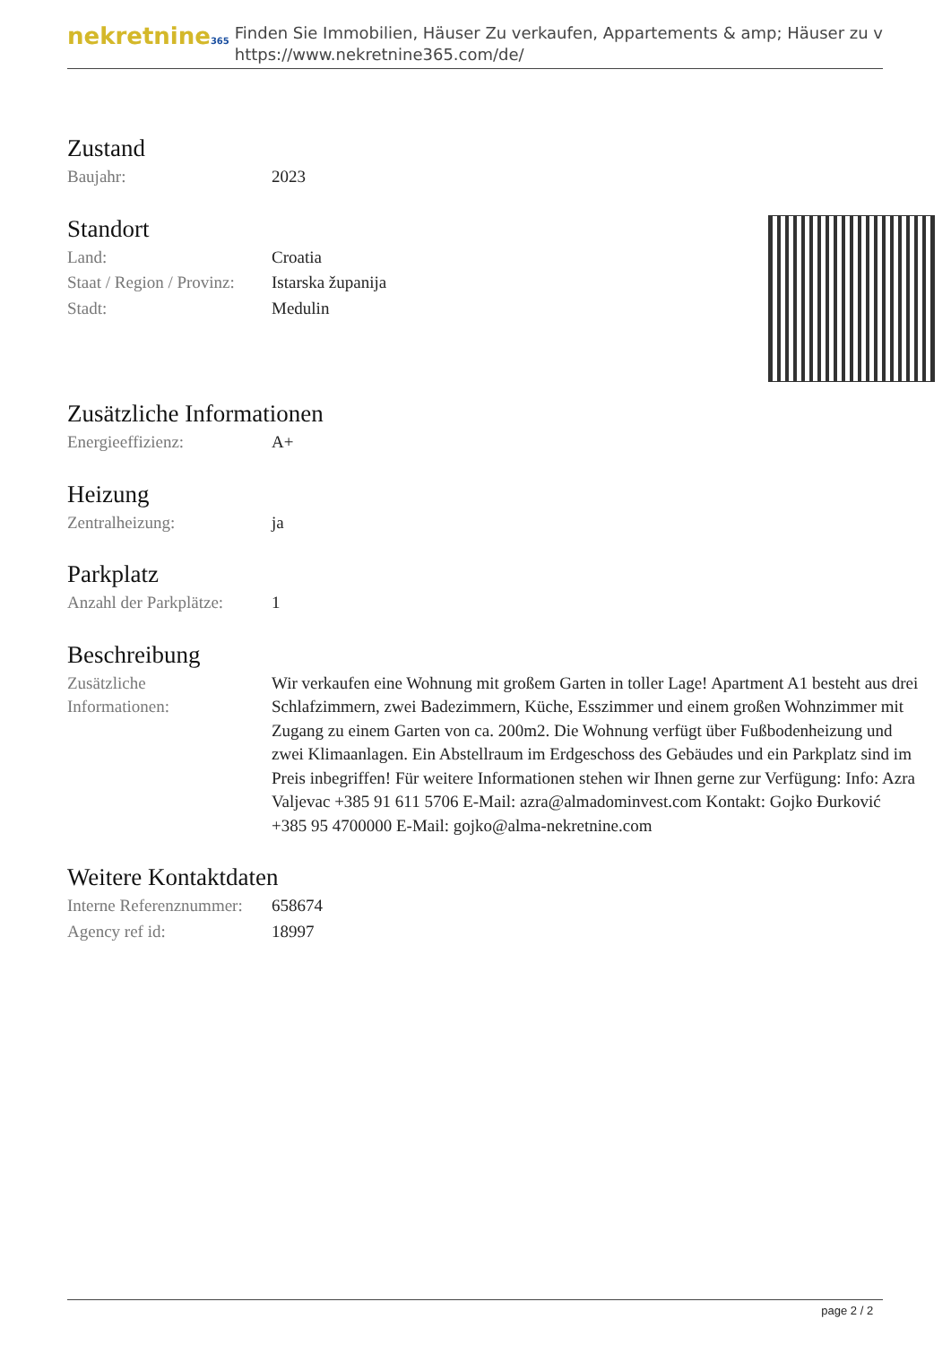nekretnine365
Finden Sie Immobilien, Häuser Zu verkaufen, Appartements & amp; Häuser zu v
https://www.nekretnine365.com/de/
Zustand
| Baujahr: | 2023 |
Standort
| Land: | Croatia |
| Staat / Region / Provinz: | Istarska županija |
| Stadt: | Medulin |
Zusätzliche Informationen
| Energieeffizienz: | A+ |
Heizung
| Zentralheizung: | ja |
Parkplatz
| Anzahl der Parkplätze: | 1 |
Beschreibung
| Zusätzliche Informationen: | Wir verkaufen eine Wohnung mit großem Garten in toller Lage! Apartment A1 besteht aus drei Schlafzimmern, zwei Badezimmern, Küche, Esszimmer und einem großen Wohnzimmer mit Zugang zu einem Garten von ca. 200m2. Die Wohnung verfügt über Fußbodenheizung und zwei Klimaanlagen. Ein Abstellraum im Erdgeschoss des Gebäudes und ein Parkplatz sind im Preis inbegriffen! Für weitere Informationen stehen wir Ihnen gerne zur Verfügung: Info: Azra Valjevac +385 91 611 5706 E-Mail: azra@almadominvest.com Kontakt: Gojko Đurković +385 95 4700000 E-Mail: gojko@alma-nekretnine.com |
Weitere Kontaktdaten
| Interne Referenznummer: | 658674 |
| Agency ref id: | 18997 |
page 2 / 2